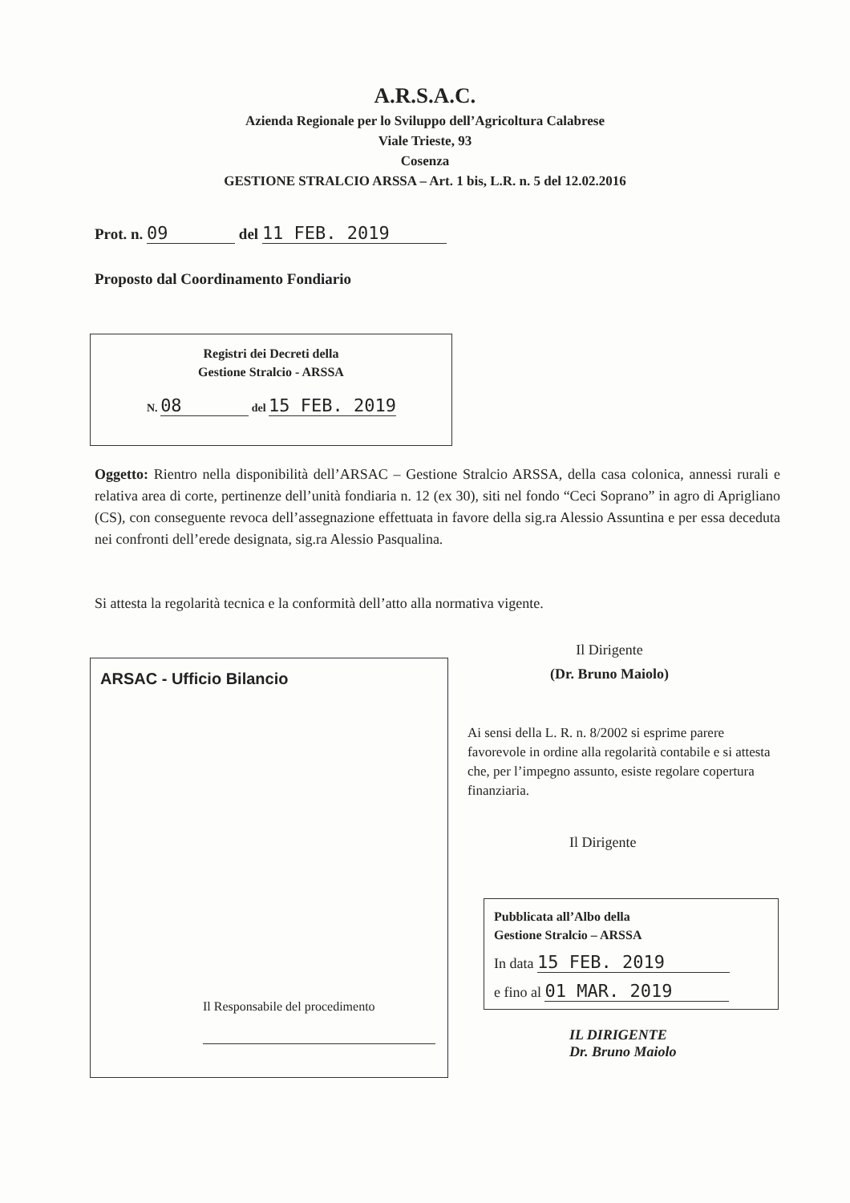A.R.S.A.C.
Azienda Regionale per lo Sviluppo dell’Agricoltura Calabrese
Viale Trieste, 93
Cosenza
GESTIONE STRALCIO ARSSA – Art. 1 bis, L.R. n. 5 del 12.02.2016
Prot. n. 09 del 11 FEB. 2019
Proposto dal Coordinamento Fondiario
Registri dei Decreti della
Gestione Stralcio - ARSSA
N. 08 del 15 FEB. 2019
Oggetto: Rientro nella disponibilità dell’ARSAC – Gestione Stralcio ARSSA, della casa colonica, annessi rurali e relativa area di corte, pertinenze dell’unità fondiaria n. 12 (ex 30), siti nel fondo “Ceci Soprano” in agro di Aprigliano (CS), con conseguente revoca dell’assegnazione effettuata in favore della sig.ra Alessio Assuntina e per essa deceduta nei confronti dell’erede designata, sig.ra Alessio Pasqualina.
Si attesta la regolarità tecnica e la conformità dell’atto alla normativa vigente.
Il Dirigente
(Dr. Bruno Maiolo)
ARSAC - Ufficio Bilancio
Il Responsabile del procedimento
Ai sensi della L. R. n. 8/2002 si esprime parere favorevole in ordine alla regolarità contabile e si attesta che, per l’impegno assunto, esiste regolare copertura finanziaria.
Il Dirigente
Pubblicata all’Albo della
Gestione Stralcio – ARSSA
In data 15 FEB. 2019
e fino al 01 MAR. 2019
IL DIRIGENTE
Dr. Bruno Maiolo